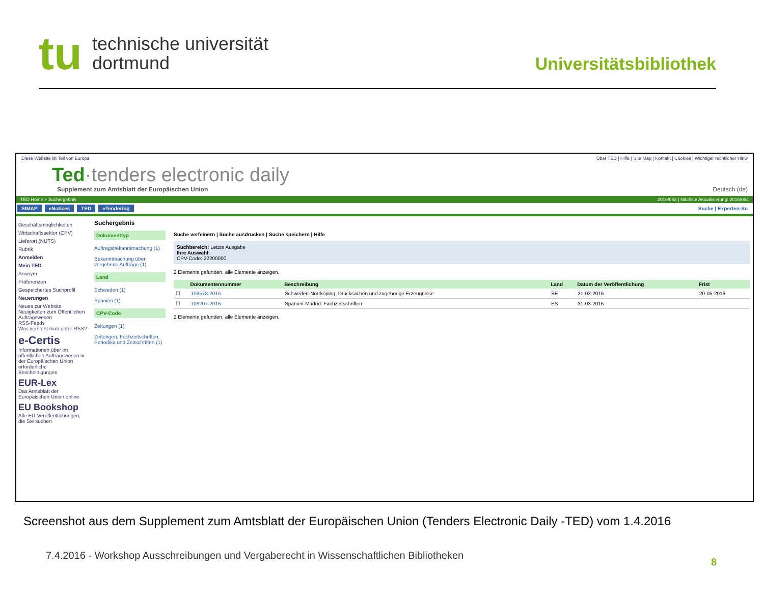tu
technische universität
dortmund
Universitätsbibliothek
Diese Website ist Teil von Europa Über TED | Hilfe | Site Map | Kontakt | Cookies | Wichtiger rechtlicher Hinw
Ted·tenders electronic daily
Supplement zum Amtsblatt der Europäischen Union Deutsch (de)
TED Home > Suchergebnis 2016/063 | Nächste Aktualisierung: 2016/064
SIMAP eNotices TED eTendering Suche | Experten-Su
Geschäftsmöglichkeiten
Wirtschaftssektor (CPV)
Lieferort (NUTS)
Rubrik
Anmelden
Mein TED
Anonym
Präferenzen
Gespeichertes Suchprofil
Neuerungen
Neues zur Website
Neuigkeiten zum Öffentlichen Auftragswesen
RSS-Feeds
Was versteht man unter RSS?
e-Certis
Informationen über im öffentlichen Auftragswesen in der Europäischen Union erforderliche Bescheinigungen
EUR-Lex
Das Amtsblatt der Europäischen Union online
EU Bookshop
Alle EU-Veröffentlichungen, die Sie suchen
Suchergebnis
Dokumenttyp
Auftragsbekanntmachung (1)
Bekanntmachung über vergebene Aufträge (1)
Land
Schweden (1)
Spanien (1)
CPV-Code
Zeitungen (1)
Zeitungen, Fachzeitschriften, Periodika und Zeitschriften (1)
Suche verfeinern | Suche ausdrucken | Suche speichern | Hilfe
Suchbereich: Letzte Ausgabe
Ihre Auswahl:
CPV-Code: 22200000
2 Elemente gefunden, alle Elemente anzeigen.
| | Dokumentennummer | Beschreibung | Land | Datum der Veröffentlichung | Frist |
| --- | --- | --- | --- | --- | --- |
| ☐ | 108578-2016 | Schweden-Norrköping: Drucksachen und zugehörige Erzeugnisse | SE | 31-03-2016 | 20-05-2016 |
| ☐ | 108207-2016 | Spanien-Madrid: Fachzeitschriften | ES | 31-03-2016 | |
2 Elemente gefunden, alle Elemente anzeigen.
Screenshot aus dem Supplement zum Amtsblatt der Europäischen Union (Tenders Electronic Daily -TED) vom 1.4.2016
7.4.2016 - Workshop Ausschreibungen und Vergaberecht in Wissenschaftlichen Bibliotheken
8